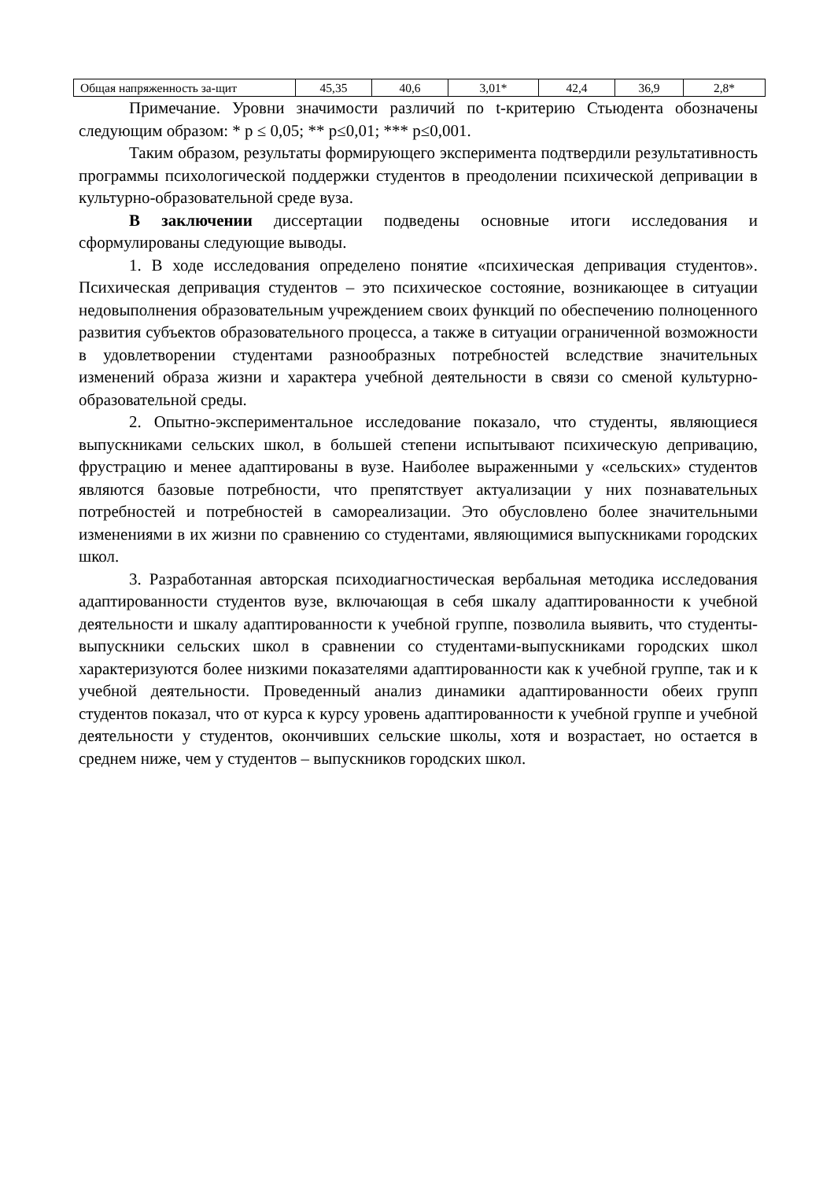| Общая напряженность за-щит | 45,35 | 40,6 | 3,01* | 42,4 | 36,9 | 2,8* |
Примечание. Уровни значимости различий по t-критерию Стьюдента обозначены следующим образом: * p ≤ 0,05; ** p≤0,01; *** p≤0,001.
Таким образом, результаты формирующего эксперимента подтвердили результативность программы психологической поддержки студентов в преодолении психической депривации в культурно-образовательной среде вуза.
В заключении диссертации подведены основные итоги исследования и сформулированы следующие выводы.
1. В ходе исследования определено понятие «психическая депривация студентов». Психическая депривация студентов – это психическое состояние, возникающее в ситуации недовыполнения образовательным учреждением своих функций по обеспечению полноценного развития субъектов образовательного процесса, а также в ситуации ограниченной возможности в удовлетворении студентами разнообразных потребностей вследствие значительных изменений образа жизни и характера учебной деятельности в связи со сменой культурно-образовательной среды.
2. Опытно-экспериментальное исследование показало, что студенты, являющиеся выпускниками сельских школ, в большей степени испытывают психическую депривацию, фрустрацию и менее адаптированы в вузе. Наиболее выраженными у «сельских» студентов являются базовые потребности, что препятствует актуализации у них познавательных потребностей и потребностей в самореализации. Это обусловлено более значительными изменениями в их жизни по сравнению со студентами, являющимися выпускниками городских школ.
3. Разработанная авторская психодиагностическая вербальная методика исследования адаптированности студентов вузе, включающая в себя шкалу адаптированности к учебной деятельности и шкалу адаптированности к учебной группе, позволила выявить, что студенты-выпускники сельских школ в сравнении со студентами-выпускниками городских школ характеризуются более низкими показателями адаптированности как к учебной группе, так и к учебной деятельности. Проведенный анализ динамики адаптированности обеих групп студентов показал, что от курса к курсу уровень адаптированности к учебной группе и учебной деятельности у студентов, окончивших сельские школы, хотя и возрастает, но остается в среднем ниже, чем у студентов – выпускников городских школ.